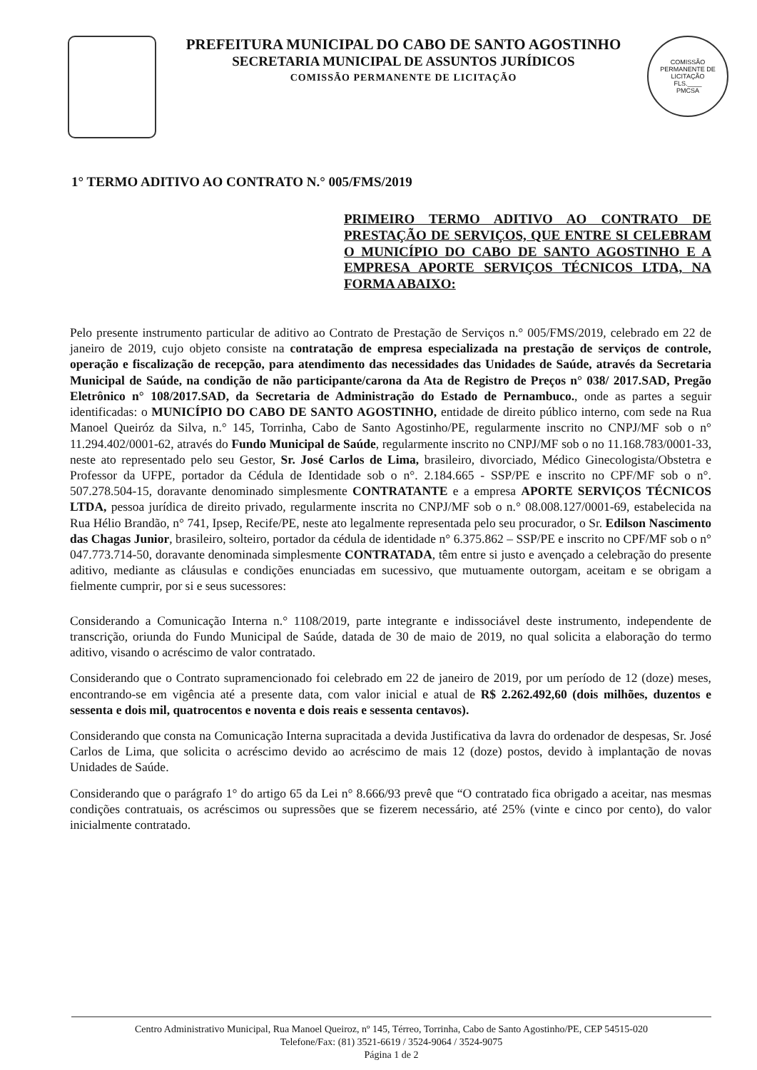PREFEITURA MUNICIPAL DO CABO DE SANTO AGOSTINHO
SECRETARIA MUNICIPAL DE ASSUNTOS JURÍDICOS
COMISSÃO PERMANENTE DE LICITAÇÃO
COMISSÃO PERMANENTE DE LICITAÇÃO
FLS.____
PMCSA
1° TERMO ADITIVO AO CONTRATO N.° 005/FMS/2019
PRIMEIRO TERMO ADITIVO AO CONTRATO DE PRESTAÇÃO DE SERVIÇOS, QUE ENTRE SI CELEBRAM O MUNICÍPIO DO CABO DE SANTO AGOSTINHO E A EMPRESA APORTE SERVIÇOS TÉCNICOS LTDA, NA FORMA ABAIXO:
Pelo presente instrumento particular de aditivo ao Contrato de Prestação de Serviços n.° 005/FMS/2019, celebrado em 22 de janeiro de 2019, cujo objeto consiste na contratação de empresa especializada na prestação de serviços de controle, operação e fiscalização de recepção, para atendimento das necessidades das Unidades de Saúde, através da Secretaria Municipal de Saúde, na condição de não participante/carona da Ata de Registro de Preços n° 038/ 2017.SAD, Pregão Eletrônico n° 108/2017.SAD, da Secretaria de Administração do Estado de Pernambuco., onde as partes a seguir identificadas: o MUNICÍPIO DO CABO DE SANTO AGOSTINHO, entidade de direito público interno, com sede na Rua Manoel Queiróz da Silva, n.° 145, Torrinha, Cabo de Santo Agostinho/PE, regularmente inscrito no CNPJ/MF sob o n° 11.294.402/0001-62, através do Fundo Municipal de Saúde, regularmente inscrito no CNPJ/MF sob o no 11.168.783/0001-33, neste ato representado pelo seu Gestor, Sr. José Carlos de Lima, brasileiro, divorciado, Médico Ginecologista/Obstetra e Professor da UFPE, portador da Cédula de Identidade sob o n°. 2.184.665 - SSP/PE e inscrito no CPF/MF sob o n°. 507.278.504-15, doravante denominado simplesmente CONTRATANTE e a empresa APORTE SERVIÇOS TÉCNICOS LTDA, pessoa jurídica de direito privado, regularmente inscrita no CNPJ/MF sob o n.° 08.008.127/0001-69, estabelecida na Rua Hélio Brandão, n° 741, Ipsep, Recife/PE, neste ato legalmente representada pelo seu procurador, o Sr. Edilson Nascimento das Chagas Junior, brasileiro, solteiro, portador da cédula de identidade n° 6.375.862 – SSP/PE e inscrito no CPF/MF sob o n° 047.773.714-50, doravante denominada simplesmente CONTRATADA, têm entre si justo e avençado a celebração do presente aditivo, mediante as cláusulas e condições enunciadas em sucessivo, que mutuamente outorgam, aceitam e se obrigam a fielmente cumprir, por si e seus sucessores:
Considerando a Comunicação Interna n.° 1108/2019, parte integrante e indissociável deste instrumento, independente de transcrição, oriunda do Fundo Municipal de Saúde, datada de 30 de maio de 2019, no qual solicita a elaboração do termo aditivo, visando o acréscimo de valor contratado.
Considerando que o Contrato supramencionado foi celebrado em 22 de janeiro de 2019, por um período de 12 (doze) meses, encontrando-se em vigência até a presente data, com valor inicial e atual de R$ 2.262.492,60 (dois milhões, duzentos e sessenta e dois mil, quatrocentos e noventa e dois reais e sessenta centavos).
Considerando que consta na Comunicação Interna supracitada a devida Justificativa da lavra do ordenador de despesas, Sr. José Carlos de Lima, que solicita o acréscimo devido ao acréscimo de mais 12 (doze) postos, devido à implantação de novas Unidades de Saúde.
Considerando que o parágrafo 1° do artigo 65 da Lei n° 8.666/93 prevê que “O contratado fica obrigado a aceitar, nas mesmas condições contratuais, os acréscimos ou supressões que se fizerem necessário, até 25% (vinte e cinco por cento), do valor inicialmente contratado.
Centro Administrativo Municipal, Rua Manoel Queiroz, nº 145, Térreo, Torrinha, Cabo de Santo Agostinho/PE, CEP 54515-020
Telefone/Fax: (81) 3521-6619 / 3524-9064 / 3524-9075
Página 1 de 2